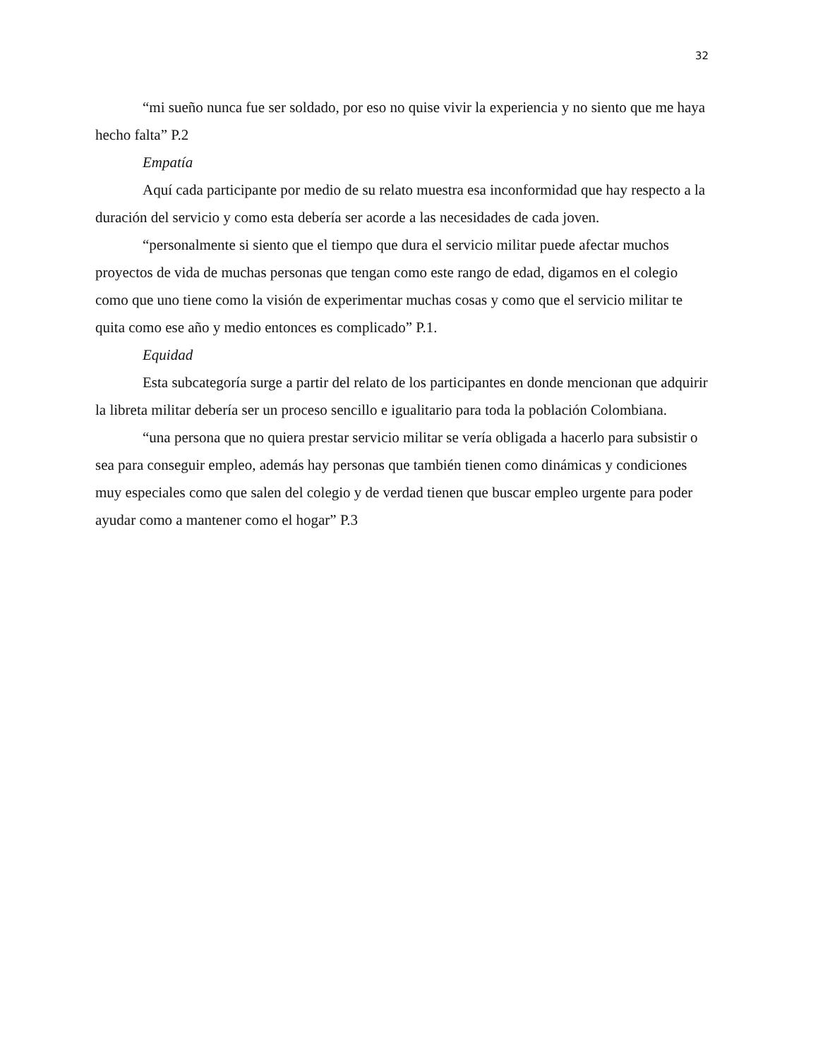32
“mi sueño nunca fue ser soldado, por eso no quise vivir la experiencia y no siento que me haya hecho falta” P.2
Empatía
Aquí cada participante por medio de su relato muestra esa inconformidad que hay respecto a la duración del servicio y como esta debería ser acorde a las necesidades de cada joven.
“personalmente si siento que el tiempo que dura el servicio militar puede afectar muchos proyectos de vida de muchas personas que tengan como este rango de edad, digamos en el colegio como que uno tiene como la visión de experimentar muchas cosas y como que el servicio militar te quita como ese año y medio entonces es complicado” P.1.
Equidad
Esta subcategoría surge a partir del relato de los participantes en donde mencionan que adquirir la libreta militar debería ser un proceso sencillo e igualitario para toda la población Colombiana.
“una persona que no quiera prestar servicio militar se vería obligada a hacerlo para subsistir o sea para conseguir empleo, además hay personas que también tienen como dinámicas y condiciones muy especiales como que salen del colegio y de verdad tienen que buscar empleo urgente para poder ayudar como a mantener como el hogar” P.3